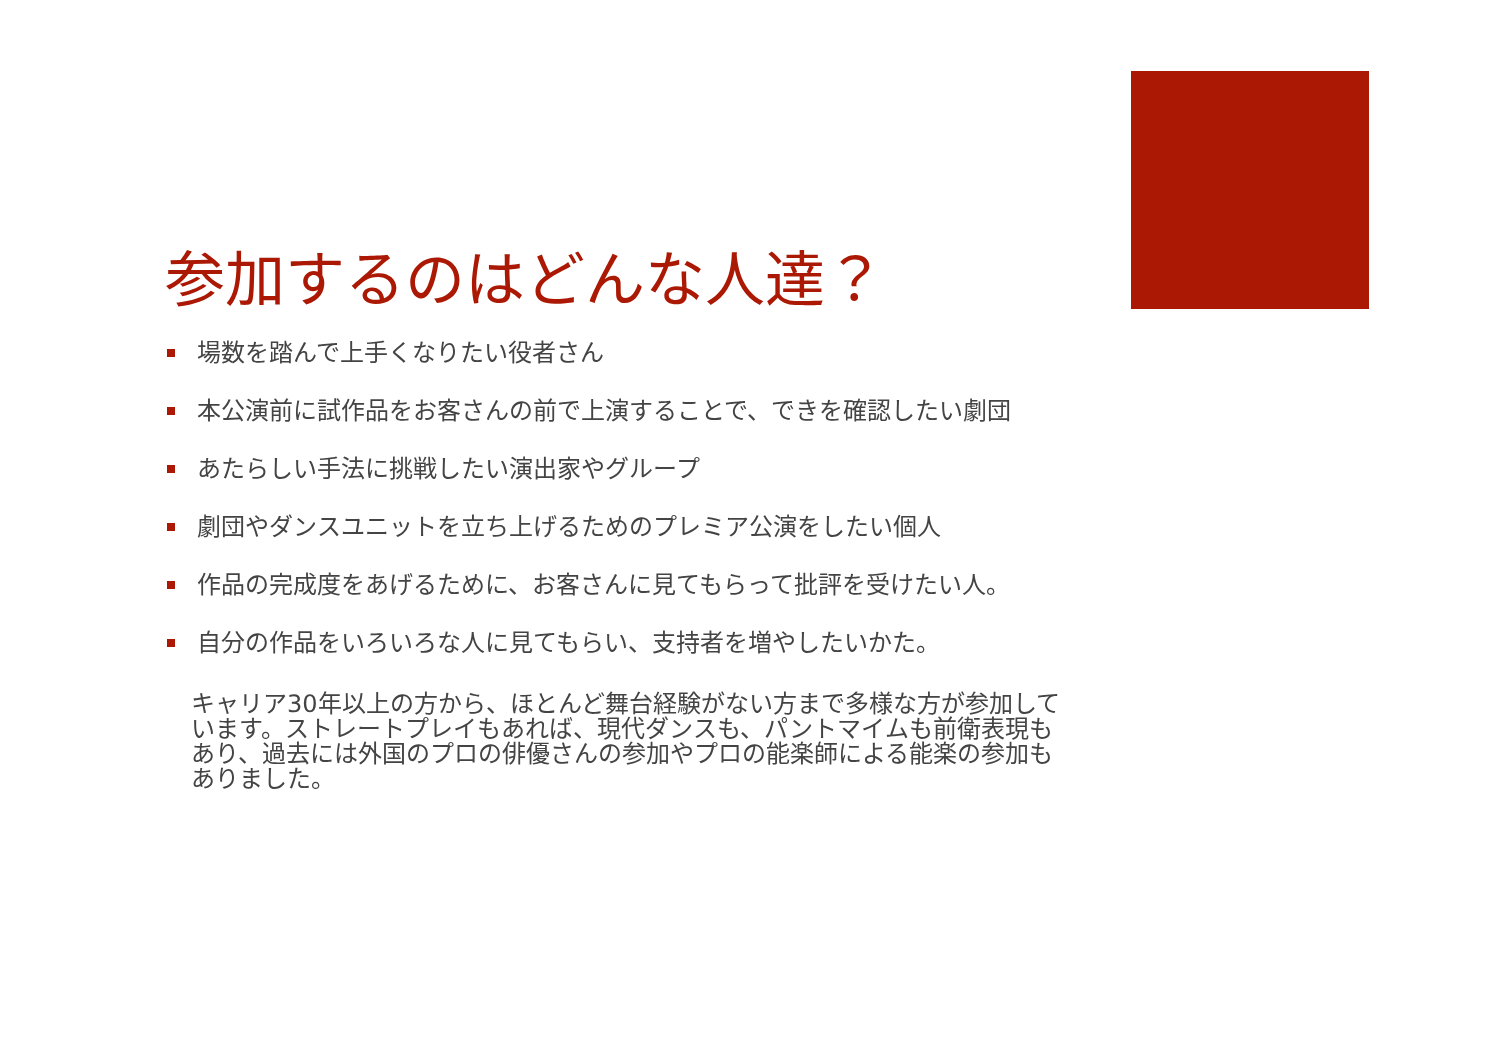参加するのはどんな人達？
場数を踏んで上手くなりたい役者さん
本公演前に試作品をお客さんの前で上演することで、できを確認したい劇団
あたらしい手法に挑戦したい演出家やグループ
劇団やダンスユニットを立ち上げるためのプレミア公演をしたい個人
作品の完成度をあげるために、お客さんに見てもらって批評を受けたい人。
自分の作品をいろいろな人に見てもらい、支持者を増やしたいかた。
キャリア30年以上の方から、ほとんど舞台経験がない方まで多様な方が参加しています。ストレートプレイもあれば、現代ダンスも、パントマイムも前衛表現もあり、過去には外国のプロの俳優さんの参加やプロの能楽師による能楽の参加もありました。